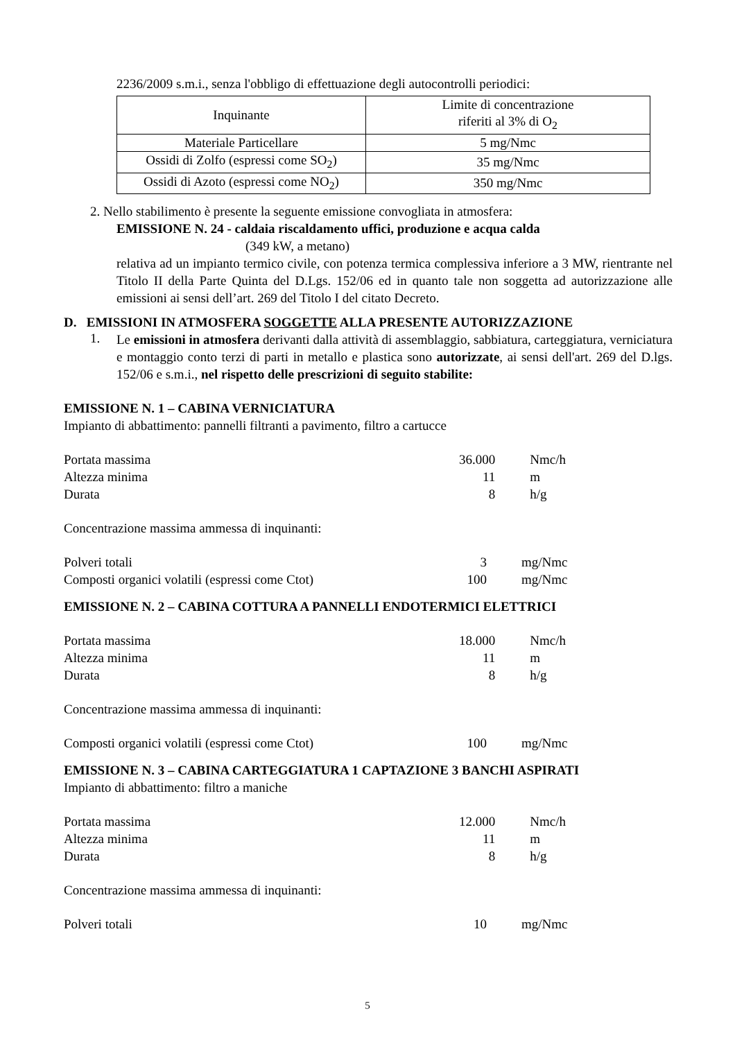2236/2009 s.m.i., senza l'obbligo di effettuazione degli autocontrolli periodici:
| Inquinante | Limite di concentrazione riferiti al 3% di O<sub>2</sub> |
| Materiale Particellare | 5 mg/Nmc |
| Ossidi di Zolfo (espressi come SO<sub>2</sub>) | 35 mg/Nmc |
| Ossidi di Azoto (espressi come NO<sub>2</sub>) | 350 mg/Nmc |
2. Nello stabilimento è presente la seguente emissione convogliata in atmosfera:
EMISSIONE N. 24 - caldaia riscaldamento uffici, produzione e acqua calda
(349 kW, a metano)
relativa ad un impianto termico civile, con potenza termica complessiva inferiore a 3 MW, rientrante nel Titolo II della Parte Quinta del D.Lgs. 152/06 ed in quanto tale non soggetta ad autorizzazione alle emissioni ai sensi dell’art. 269 del Titolo I del citato Decreto.
D. EMISSIONI IN ATMOSFERA SOGGETTE ALLA PRESENTE AUTORIZZAZIONE
1.
Le emissioni in atmosfera derivanti dalla attività di assemblaggio, sabbiatura, carteggiatura, verniciatura e montaggio conto terzi di parti in metallo e plastica sono autorizzate, ai sensi dell'art. 269 del D.lgs. 152/06 e s.m.i., nel rispetto delle prescrizioni di seguito stabilite:
EMISSIONE N. 1 – CABINA VERNICIATURA
Impianto di abbattimento: pannelli filtranti a pavimento, filtro a cartucce
| Portata massima | 36.000 | Nmc/h |
| Altezza minima | 11 | m |
| Durata | 8 | h/g |
Concentrazione massima ammessa di inquinanti:
| Polveri totali | 3 | mg/Nmc |
| Composti organici volatili (espressi come Ctot) | 100 | mg/Nmc |
EMISSIONE N. 2 – CABINA COTTURA A PANNELLI ENDOTERMICI ELETTRICI
| Portata massima | 18.000 | Nmc/h |
| Altezza minima | 11 | m |
| Durata | 8 | h/g |
Concentrazione massima ammessa di inquinanti:
| Composti organici volatili (espressi come Ctot) | 100 | mg/Nmc |
EMISSIONE N. 3 – CABINA CARTEGGIATURA 1 CAPTAZIONE 3 BANCHI ASPIRATI
Impianto di abbattimento: filtro a maniche
| Portata massima | 12.000 | Nmc/h |
| Altezza minima | 11 | m |
| Durata | 8 | h/g |
Concentrazione massima ammessa di inquinanti:
| Polveri totali | 10 | mg/Nmc |
5